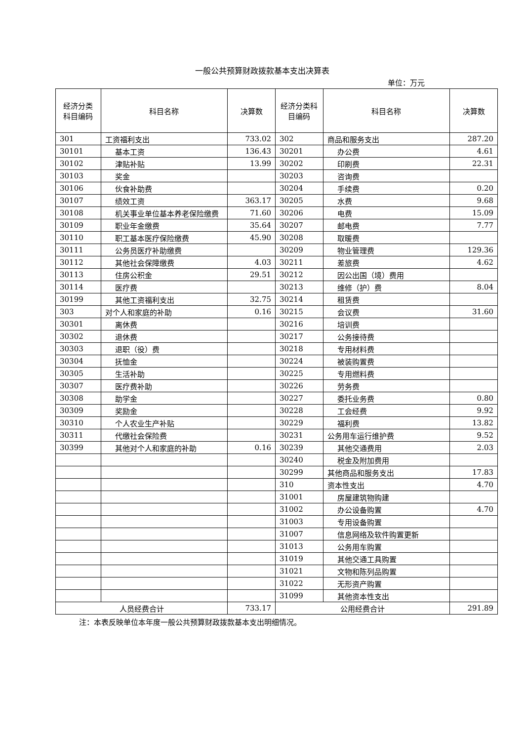一般公共预算财政拨款基本支出决算表
单位：万元
| 经济分类科目编码 | 科目名称 | 决算数 | 经济分类科目编码 | 科目名称 | 决算数 |
| --- | --- | --- | --- | --- | --- |
| 301 | 工资福利支出 | 733.02 | 302 | 商品和服务支出 | 287.20 |
| 30101 | 基本工资 | 136.43 | 30201 | 办公费 | 4.61 |
| 30102 | 津贴补贴 | 13.99 | 30202 | 印刷费 | 22.31 |
| 30103 | 奖金 | | 30203 | 咨询费 | |
| 30106 | 伙食补助费 | | 30204 | 手续费 | 0.20 |
| 30107 | 绩效工资 | 363.17 | 30205 | 水费 | 9.68 |
| 30108 | 机关事业单位基本养老保险缴费 | 71.60 | 30206 | 电费 | 15.09 |
| 30109 | 职业年金缴费 | 35.64 | 30207 | 邮电费 | 7.77 |
| 30110 | 职工基本医疗保险缴费 | 45.90 | 30208 | 取暖费 | |
| 30111 | 公务员医疗补助缴费 | | 30209 | 物业管理费 | 129.36 |
| 30112 | 其他社会保障缴费 | 4.03 | 30211 | 差旅费 | 4.62 |
| 30113 | 住房公积金 | 29.51 | 30212 | 因公出国（境）费用 | |
| 30114 | 医疗费 | | 30213 | 维修（护）费 | 8.04 |
| 30199 | 其他工资福利支出 | 32.75 | 30214 | 租赁费 | |
| 303 | 对个人和家庭的补助 | 0.16 | 30215 | 会议费 | 31.60 |
| 30301 | 离休费 | | 30216 | 培训费 | |
| 30302 | 退休费 | | 30217 | 公务接待费 | |
| 30303 | 退职（役）费 | | 30218 | 专用材料费 | |
| 30304 | 抚恤金 | | 30224 | 被装购置费 | |
| 30305 | 生活补助 | | 30225 | 专用燃料费 | |
| 30307 | 医疗费补助 | | 30226 | 劳务费 | |
| 30308 | 助学金 | | 30227 | 委托业务费 | 0.80 |
| 30309 | 奖励金 | | 30228 | 工会经费 | 9.92 |
| 30310 | 个人农业生产补贴 | | 30229 | 福利费 | 13.82 |
| 30311 | 代缴社会保险费 | | 30231 | 公务用车运行维护费 | 9.52 |
| 30399 | 其他对个人和家庭的补助 | 0.16 | 30239 | 其他交通费用 | 2.03 |
| | | | 30240 | 税金及附加费用 | |
| | | | 30299 | 其他商品和服务支出 | 17.83 |
| | | | 310 | 资本性支出 | 4.70 |
| | | | 31001 | 房屋建筑物购建 | |
| | | | 31002 | 办公设备购置 | 4.70 |
| | | | 31003 | 专用设备购置 | |
| | | | 31007 | 信息网络及软件购置更新 | |
| | | | 31013 | 公务用车购置 | |
| | | | 31019 | 其他交通工具购置 | |
| | | | 31021 | 文物和陈列品购置 | |
| | | | 31022 | 无形资产购置 | |
| | | | 31099 | 其他资本性支出 | |
| 人员经费合计 | | 733.17 | 公用经费合计 | | 291.89 |
注：本表反映单位本年度一般公共预算财政拨款基本支出明细情况。